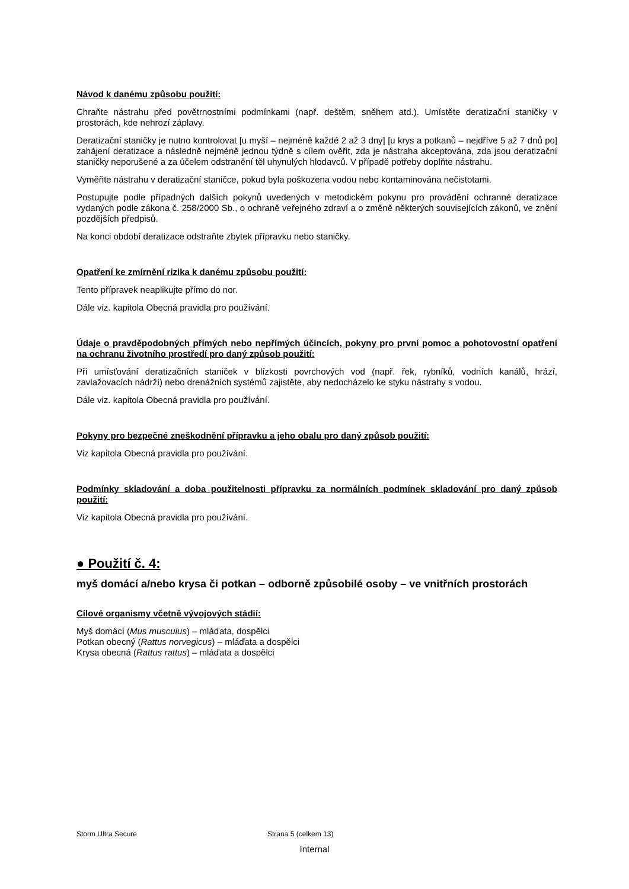Návod k danému způsobu použití:
Chraňte nástrahu před povětrnostními podmínkami (např. deštěm, sněhem atd.). Umístěte deratizační staničky v prostorách, kde nehrozí záplavy.
Deratizační staničky je nutno kontrolovat [u myší – nejméně každé 2 až 3 dny] [u krys a potkanů – nejdříve 5 až 7 dnů po] zahájení deratizace a následně nejméně jednou týdně s cílem ověřit, zda je nástraha akceptována, zda jsou deratizační staničky neporušené a za účelem odstranění těl uhynulých hlodavců. V případě potřeby doplňte nástrahu.
Vyměňte nástrahu v deratizační staničce, pokud byla poškozena vodou nebo kontaminována nečistotami.
Postupujte podle případných dalších pokynů uvedených v metodickém pokynu pro provádění ochranné deratizace vydaných podle zákona č. 258/2000 Sb., o ochraně veřejného zdraví a o změně některých souvisejících zákonů, ve znění pozdějších předpisů.
Na konci období deratizace odstraňte zbytek přípravku nebo staničky.
Opatření ke zmírnění rizika k danému způsobu použití:
Tento přípravek neaplikujte přímo do nor.
Dále viz. kapitola Obecná pravidla pro používání.
Údaje o pravděpodobných přímých nebo nepřímých účincích, pokyny pro první pomoc a pohotovostní opatření na ochranu životního prostředí pro daný způsob použití:
Při umísťování deratizačních staniček v blízkosti povrchových vod (např. řek, rybníků, vodních kanálů, hrází, zavlažovacích nádrží) nebo drenážních systémů zajistěte, aby nedocházelo ke styku nástrahy s vodou.
Dále viz. kapitola Obecná pravidla pro používání.
Pokyny pro bezpečné zneškodnění přípravku a jeho obalu pro daný způsob použití:
Viz kapitola Obecná pravidla pro používání.
Podmínky skladování a doba použitelnosti přípravku za normálních podmínek skladování pro daný způsob použití:
Viz kapitola Obecná pravidla pro používání.
● Použití č. 4:
myš domácí a/nebo krysa či potkan – odborně způsobilé osoby – ve vnitřních prostorách
Cílové organismy včetně vývojových stádií:
Myš domácí (Mus musculus) – mláďata, dospělci
Potkan obecný (Rattus norvegicus) – mláďata a dospělci
Krysa obecná (Rattus rattus) – mláďata a dospělci
Storm Ultra Secure Strana 5 (celkem 13)
Internal